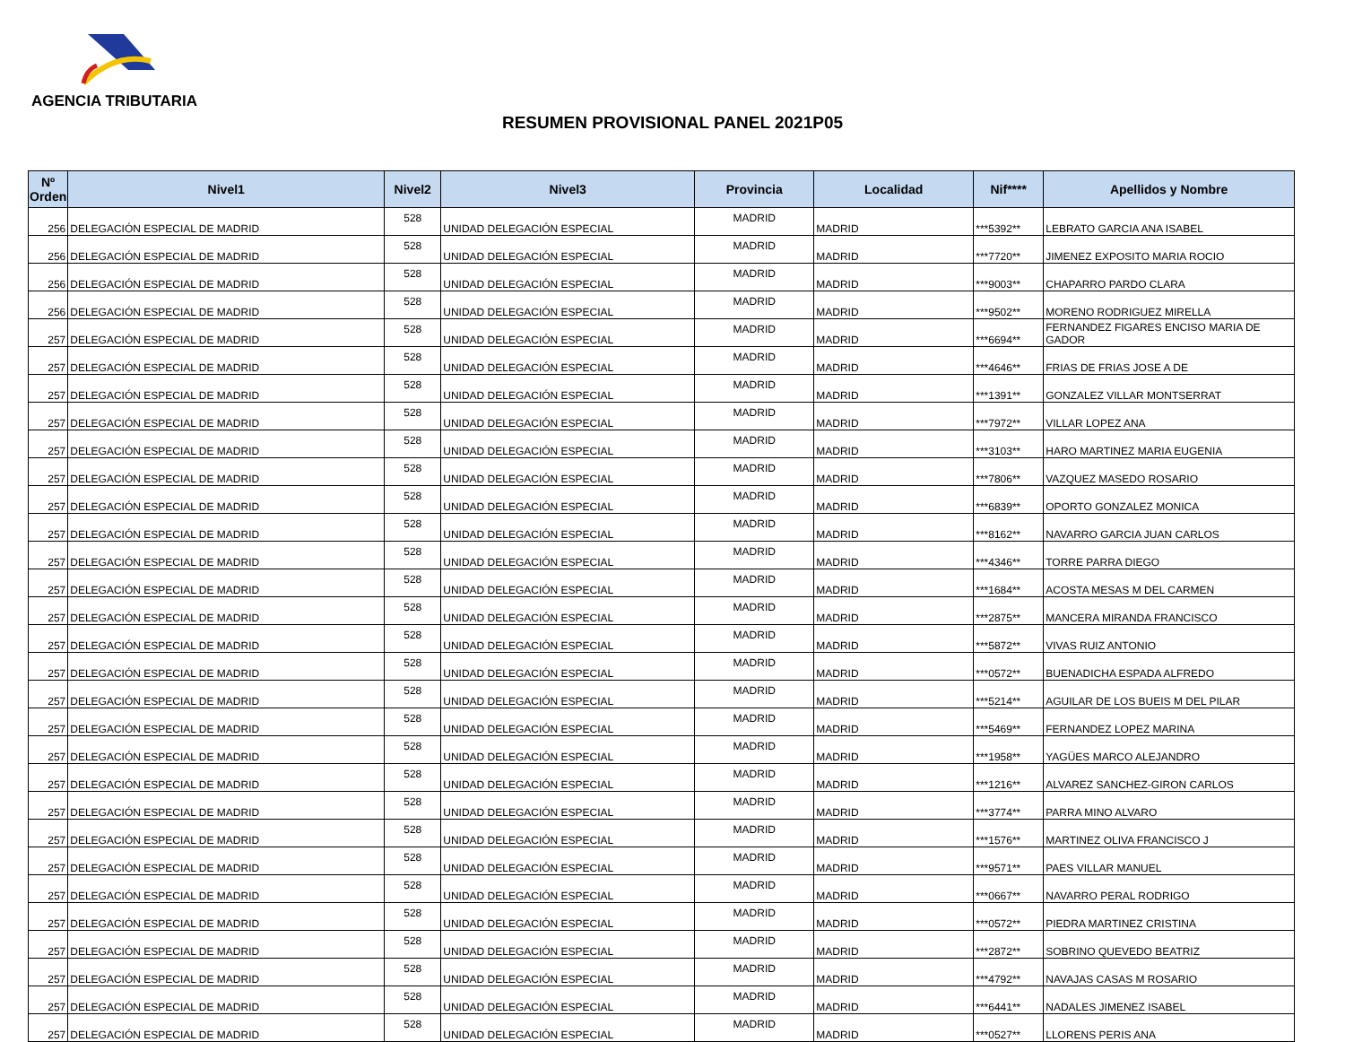AGENCIA TRIBUTARIA
RESUMEN PROVISIONAL PANEL 2021P05
| Nº Orden | Nivel1 | Nivel2 | Nivel3 | Provincia | Localidad | Nif**** | Apellidos y Nombre |
| --- | --- | --- | --- | --- | --- | --- | --- |
| 256 | DELEGACIÓN ESPECIAL DE MADRID | 528 | UNIDAD DELEGACIÓN ESPECIAL | MADRID | MADRID | ***5392** | LEBRATO GARCIA ANA ISABEL |
| 256 | DELEGACIÓN ESPECIAL DE MADRID | 528 | UNIDAD DELEGACIÓN ESPECIAL | MADRID | MADRID | ***7720** | JIMENEZ EXPOSITO MARIA ROCIO |
| 256 | DELEGACIÓN ESPECIAL DE MADRID | 528 | UNIDAD DELEGACIÓN ESPECIAL | MADRID | MADRID | ***9003** | CHAPARRO PARDO CLARA |
| 256 | DELEGACIÓN ESPECIAL DE MADRID | 528 | UNIDAD DELEGACIÓN ESPECIAL | MADRID | MADRID | ***9502** | MORENO RODRIGUEZ MIRELLA |
| 257 | DELEGACIÓN ESPECIAL DE MADRID | 528 | UNIDAD DELEGACIÓN ESPECIAL | MADRID | MADRID | ***6694** | FERNANDEZ FIGARES ENCISO MARIA DE GADOR |
| 257 | DELEGACIÓN ESPECIAL DE MADRID | 528 | UNIDAD DELEGACIÓN ESPECIAL | MADRID | MADRID | ***4646** | FRIAS DE FRIAS JOSE A DE |
| 257 | DELEGACIÓN ESPECIAL DE MADRID | 528 | UNIDAD DELEGACIÓN ESPECIAL | MADRID | MADRID | ***1391** | GONZALEZ VILLAR MONTSERRAT |
| 257 | DELEGACIÓN ESPECIAL DE MADRID | 528 | UNIDAD DELEGACIÓN ESPECIAL | MADRID | MADRID | ***7972** | VILLAR LOPEZ ANA |
| 257 | DELEGACIÓN ESPECIAL DE MADRID | 528 | UNIDAD DELEGACIÓN ESPECIAL | MADRID | MADRID | ***3103** | HARO MARTINEZ MARIA EUGENIA |
| 257 | DELEGACIÓN ESPECIAL DE MADRID | 528 | UNIDAD DELEGACIÓN ESPECIAL | MADRID | MADRID | ***7806** | VAZQUEZ MASEDO ROSARIO |
| 257 | DELEGACIÓN ESPECIAL DE MADRID | 528 | UNIDAD DELEGACIÓN ESPECIAL | MADRID | MADRID | ***6839** | OPORTO GONZALEZ MONICA |
| 257 | DELEGACIÓN ESPECIAL DE MADRID | 528 | UNIDAD DELEGACIÓN ESPECIAL | MADRID | MADRID | ***8162** | NAVARRO GARCIA JUAN CARLOS |
| 257 | DELEGACIÓN ESPECIAL DE MADRID | 528 | UNIDAD DELEGACIÓN ESPECIAL | MADRID | MADRID | ***4346** | TORRE PARRA DIEGO |
| 257 | DELEGACIÓN ESPECIAL DE MADRID | 528 | UNIDAD DELEGACIÓN ESPECIAL | MADRID | MADRID | ***1684** | ACOSTA MESAS M DEL CARMEN |
| 257 | DELEGACIÓN ESPECIAL DE MADRID | 528 | UNIDAD DELEGACIÓN ESPECIAL | MADRID | MADRID | ***2875** | MANCERA MIRANDA FRANCISCO |
| 257 | DELEGACIÓN ESPECIAL DE MADRID | 528 | UNIDAD DELEGACIÓN ESPECIAL | MADRID | MADRID | ***5872** | VIVAS RUIZ ANTONIO |
| 257 | DELEGACIÓN ESPECIAL DE MADRID | 528 | UNIDAD DELEGACIÓN ESPECIAL | MADRID | MADRID | ***0572** | BUENADICHA ESPADA ALFREDO |
| 257 | DELEGACIÓN ESPECIAL DE MADRID | 528 | UNIDAD DELEGACIÓN ESPECIAL | MADRID | MADRID | ***5214** | AGUILAR DE LOS BUEIS M DEL PILAR |
| 257 | DELEGACIÓN ESPECIAL DE MADRID | 528 | UNIDAD DELEGACIÓN ESPECIAL | MADRID | MADRID | ***5469** | FERNANDEZ LOPEZ MARINA |
| 257 | DELEGACIÓN ESPECIAL DE MADRID | 528 | UNIDAD DELEGACIÓN ESPECIAL | MADRID | MADRID | ***1958** | YAGÜES MARCO ALEJANDRO |
| 257 | DELEGACIÓN ESPECIAL DE MADRID | 528 | UNIDAD DELEGACIÓN ESPECIAL | MADRID | MADRID | ***1216** | ALVAREZ SANCHEZ-GIRON CARLOS |
| 257 | DELEGACIÓN ESPECIAL DE MADRID | 528 | UNIDAD DELEGACIÓN ESPECIAL | MADRID | MADRID | ***3774** | PARRA MINO ALVARO |
| 257 | DELEGACIÓN ESPECIAL DE MADRID | 528 | UNIDAD DELEGACIÓN ESPECIAL | MADRID | MADRID | ***1576** | MARTINEZ OLIVA FRANCISCO J |
| 257 | DELEGACIÓN ESPECIAL DE MADRID | 528 | UNIDAD DELEGACIÓN ESPECIAL | MADRID | MADRID | ***9571** | PAES VILLAR MANUEL |
| 257 | DELEGACIÓN ESPECIAL DE MADRID | 528 | UNIDAD DELEGACIÓN ESPECIAL | MADRID | MADRID | ***0667** | NAVARRO PERAL RODRIGO |
| 257 | DELEGACIÓN ESPECIAL DE MADRID | 528 | UNIDAD DELEGACIÓN ESPECIAL | MADRID | MADRID | ***0572** | PIEDRA MARTINEZ CRISTINA |
| 257 | DELEGACIÓN ESPECIAL DE MADRID | 528 | UNIDAD DELEGACIÓN ESPECIAL | MADRID | MADRID | ***2872** | SOBRINO QUEVEDO BEATRIZ |
| 257 | DELEGACIÓN ESPECIAL DE MADRID | 528 | UNIDAD DELEGACIÓN ESPECIAL | MADRID | MADRID | ***4792** | NAVAJAS CASAS M ROSARIO |
| 257 | DELEGACIÓN ESPECIAL DE MADRID | 528 | UNIDAD DELEGACIÓN ESPECIAL | MADRID | MADRID | ***6441** | NADALES JIMENEZ ISABEL |
| 257 | DELEGACIÓN ESPECIAL DE MADRID | 528 | UNIDAD DELEGACIÓN ESPECIAL | MADRID | MADRID | ***0527** | LLORENS PERIS ANA |